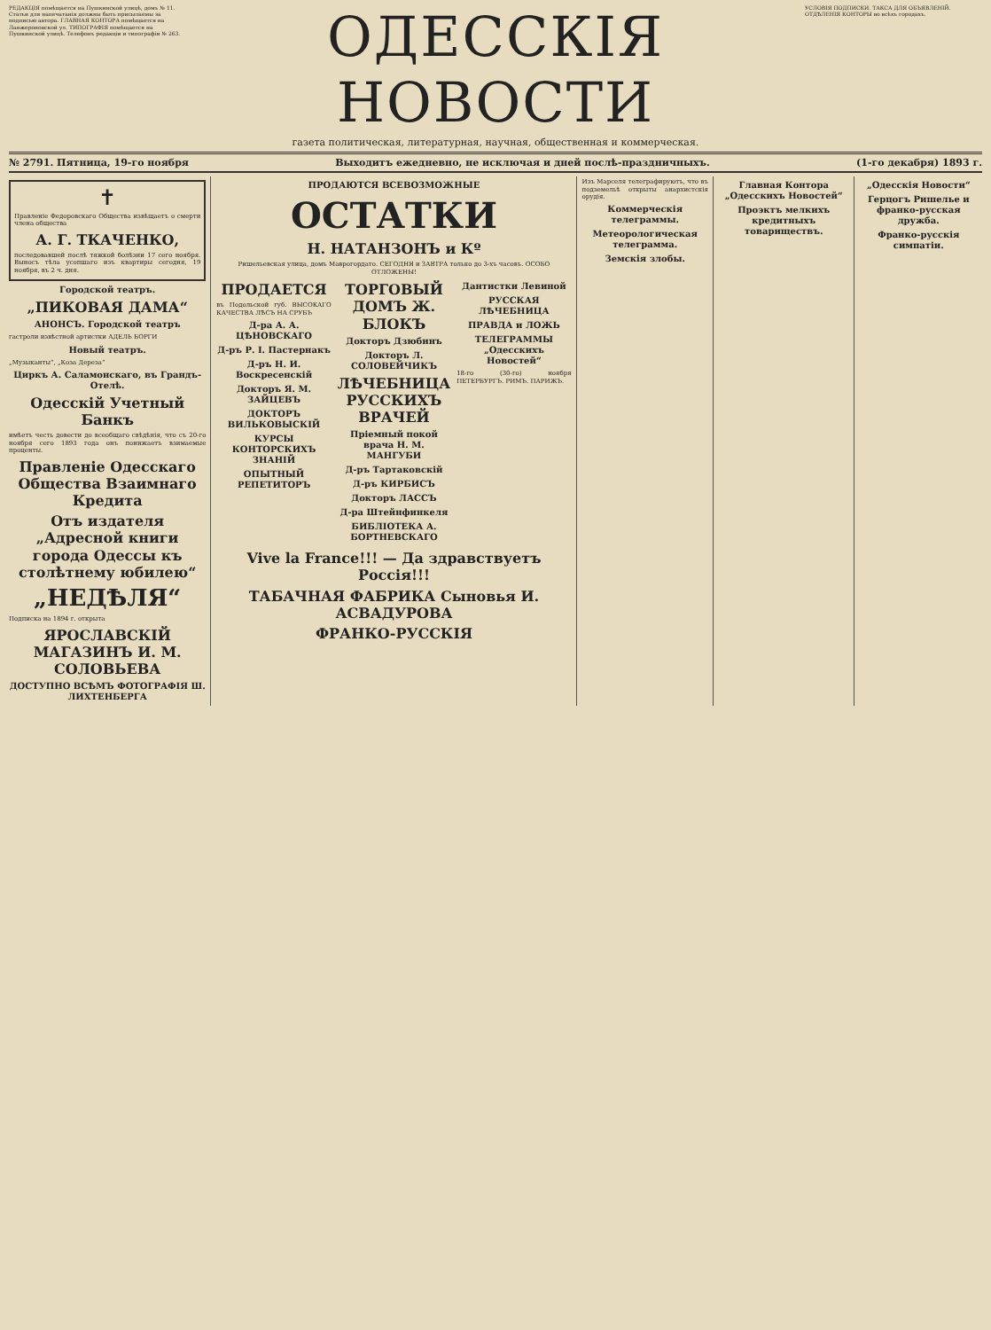РЕДАКЦІЯ помѣщается на Пушкинской улицѣ, домъ № 11. Статьи для напечатанія должны быть присылаемы за подписью автора. ГЛАВНАЯ КОНТОРА помѣщается на Ланжероновской ул. ТИПОГРАФІЯ помѣщается на Пушкинской улицѣ. Телефонъ редакціи и типографіи № 263.
ОДЕССКІЯ НОВОСТИ
газета политическая, литературная, научная, общественная и коммерческая.
УСЛОВІЯ ПОДПИСКИ. ТАКСА ДЛЯ ОБЪЯВЛЕНІЙ. ОТДѢЛЕНІЯ КОНТОРЫ во всѣхъ городахъ.
№ 2791. Пятница, 19-го ноября Выходитъ ежедневно, не исключая и дней послѣ-праздничныхъ. (1-го декабря) 1893 г.
✝
Правленіе Федоровскаго Общества извѣщаетъ о смерти члена общества
А. Г. ТКАЧЕНКО,
последовавшей послѣ тяжкой болѣзни 17 сего ноября. Выносъ тѣла усопшаго изъ квартиры сегодня, 19 ноября, въ 2 ч. дня.
Городской театръ.
„ПИКОВАЯ ДАМА“
АНОНСЪ. Городской театръ
гастроли извѣстной артистки АДЕЛЬ БОРГИ
Новый театръ.
„Музыканты“, „Коза Дереза“
Циркъ А. Саламонскаго, въ Грандъ-Отелѣ.
Одесскій Учетный Банкъ
имѣетъ честь довести до всеобщаго свѣдѣнія, что съ 20-го ноября сего 1893 года онъ понижаетъ взимаемые проценты.
Правленіе Одесскаго Общества Взаимнаго Кредита
Отъ издателя „Адресной книги города Одессы къ столѣтнему юбилею“
„НЕДѢЛЯ“
Подписка на 1894 г. открыта
ЯРОСЛАВСКІЙ МАГАЗИНЪ И. М. СОЛОВЬЕВА
ДОСТУПНО ВСѢМЪ ФОТОГРАФІЯ Ш. ЛИХТЕНБЕРГА
ПРОДАЮТСЯ ВСЕВОЗМОЖНЫЕ
ОСТАТКИ
Н. НАТАНЗОНЪ и Кº
Ришельевская улица, домъ Маврогордато. СЕГОДНЯ и ЗАВТРА только до 3-хъ часовъ. ОСОБО ОТЛОЖЕНЫ!
ПРОДАЕТСЯ
въ Подольской губ. ВЫСОКАГО КАЧЕСТВА ЛѢСЪ НА СРУБЪ
Д-ра А. А. ЦѢНОВСКАГО
Д-ръ Р. І. Пастернакъ
Д-ръ Н. И. Воскресенскій
Докторъ Я. М. ЗАЙЦЕВЪ
ДОКТОРЪ ВИЛЬКОВЫСКІЙ
КУРСЫ КОНТОРСКИХЪ ЗНАНІЙ
ОПЫТНЫЙ РЕПЕТИТОРЪ
ТОРГОВЫЙ ДОМЪ Ж. БЛОКЪ
Докторъ Дзюбинъ
Докторъ Л. СОЛОВЕЙЧИКЪ
ЛѢЧЕБНИЦА РУССКИХЪ ВРАЧЕЙ
Пріемный покой врача Н. М. МАНГУБИ
Д-ръ Тартаковскій
Д-ръ КИРБИСЪ
Докторъ ЛАССЪ
Д-ра Штейнфинкеля
БИБЛІОТЕКА А. БОРТНЕВСКАГО
Дантистки Левиной
РУССКАЯ ЛѢЧЕБНИЦА
ПРАВДА и ЛОЖЬ
ТЕЛЕГРАММЫ „Одесскихъ Новостей“
18-го (30-го) ноября ПЕТЕРБУРГЪ. РИМЪ. ПАРИЖЪ.
Vive la France!!! — Да здравствуетъ Россія!!!
ТАБАЧНАЯ ФАБРИКА Сыновья И. АСВАДУРОВА
ФРАНКО-РУССКІЯ
Изъ Марселя телеграфируютъ, что въ подземельѣ открыты анархистскія орудія.
Коммерческія телеграммы.
Метеорологическая телеграмма.
Земскія злобы.
Главная Контора „Одесскихъ Новостей“
Проэктъ мелкихъ кредитныхъ товариществъ.
„Одесскія Новости“
Герцогъ Ришелье и франко-русская дружба.
Франко-русскія симпатіи.